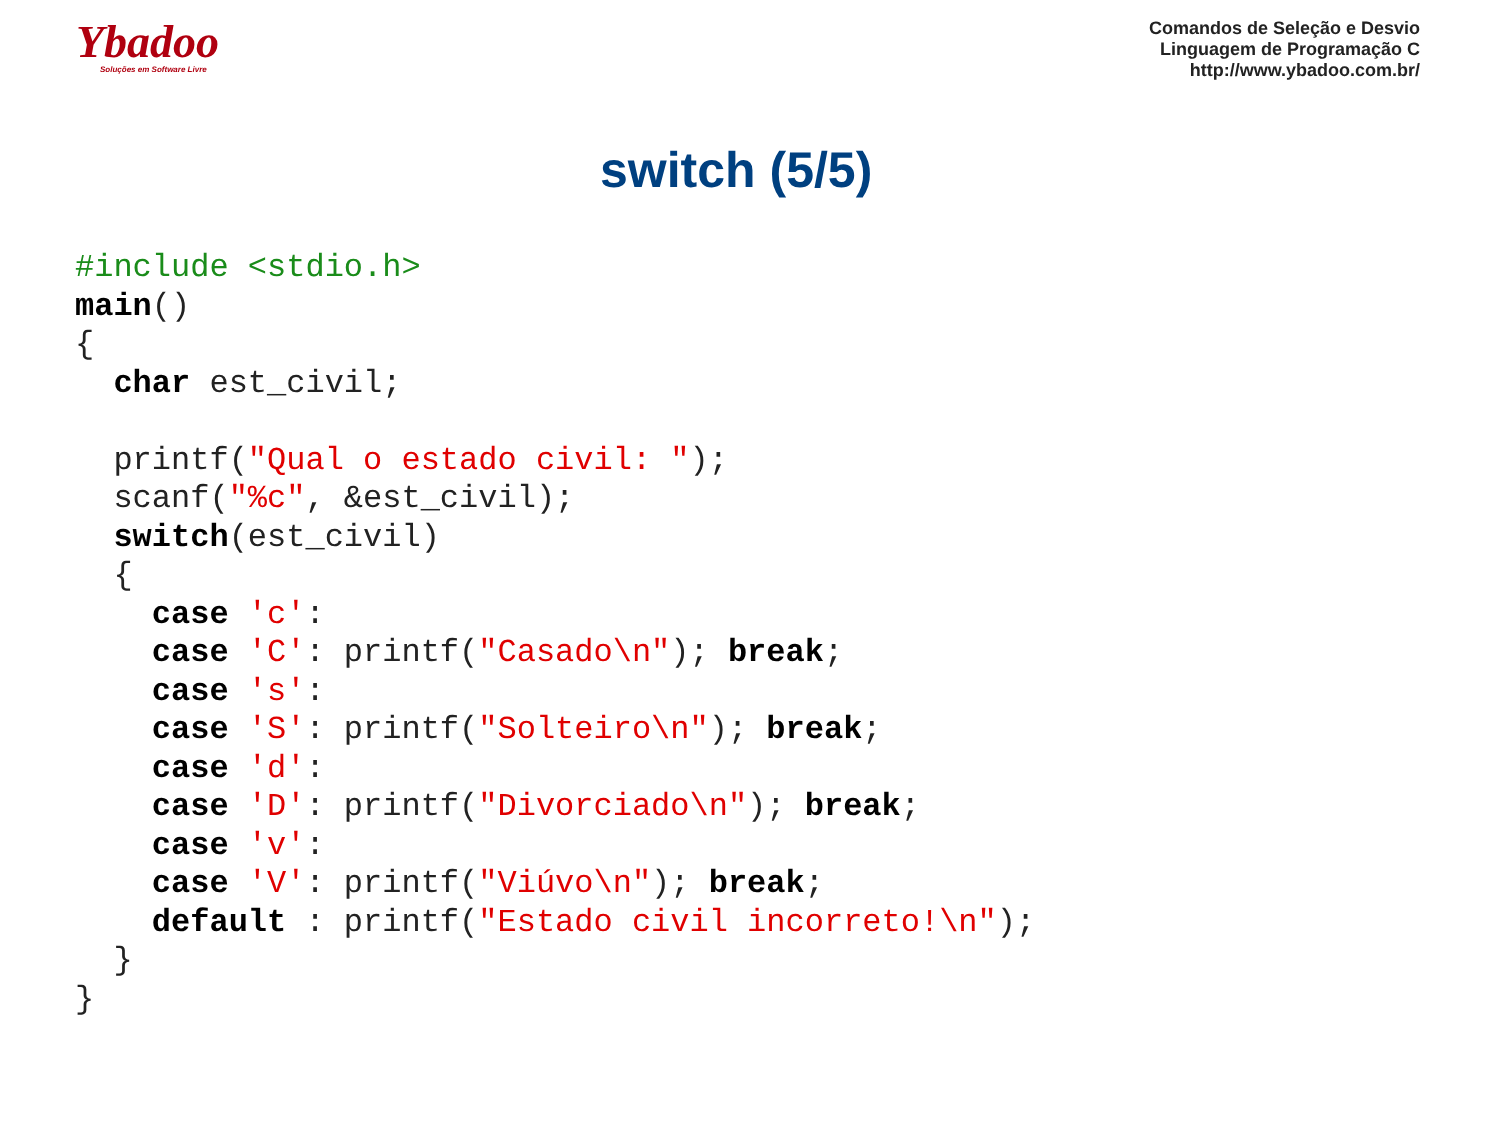Ybadoo
Soluções em Software Livre
Comandos de Seleção e Desvio
Linguagem de Programação C
http://www.ybadoo.com.br/
switch (5/5)
#include <stdio.h>
main()
{
  char est_civil;

  printf("Qual o estado civil: ");
  scanf("%c", &est_civil);
  switch(est_civil)
  {
    case 'c':
    case 'C': printf("Casado\n"); break;
    case 's':
    case 'S': printf("Solteiro\n"); break;
    case 'd':
    case 'D': printf("Divorciado\n"); break;
    case 'v':
    case 'V': printf("Viúvo\n"); break;
    default : printf("Estado civil incorreto!\n");
  }
}